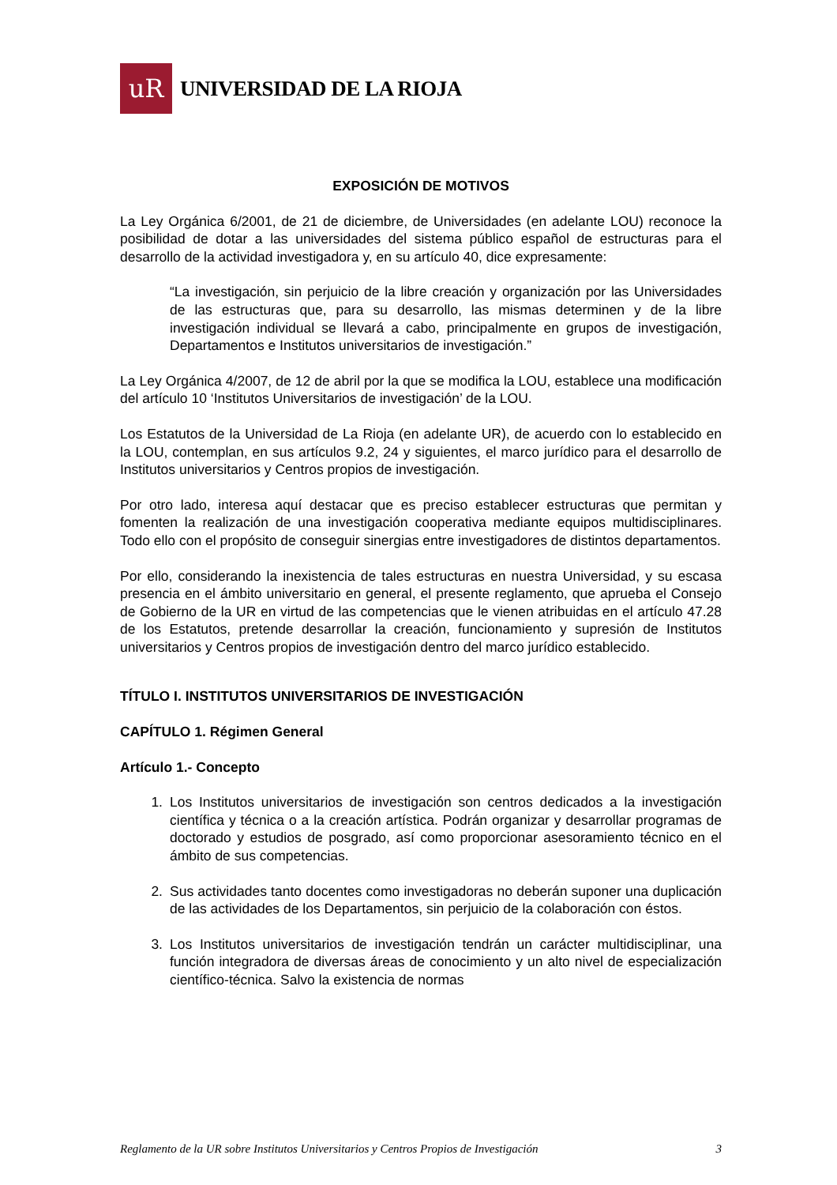uR
UNIVERSIDAD DE LA RIOJA
EXPOSICIÓN DE MOTIVOS
La Ley Orgánica 6/2001, de 21 de diciembre, de Universidades (en adelante LOU) reconoce la posibilidad de dotar a las universidades del sistema público español de estructuras para el desarrollo de la actividad investigadora y, en su artículo 40, dice expresamente:
“La investigación, sin perjuicio de la libre creación y organización por las Universidades de las estructuras que, para su desarrollo, las mismas determinen y de la libre investigación individual se llevará a cabo, principalmente en grupos de investigación, Departamentos e Institutos universitarios de investigación.”
La Ley Orgánica 4/2007, de 12 de abril por la que se modifica la LOU, establece una modificación del artículo 10 ‘Institutos Universitarios de investigación’ de la LOU.
Los Estatutos de la Universidad de La Rioja (en adelante UR), de acuerdo con lo establecido en la LOU, contemplan, en sus artículos 9.2, 24 y siguientes, el marco jurídico para el desarrollo de Institutos universitarios y Centros propios de investigación.
Por otro lado, interesa aquí destacar que es preciso establecer estructuras que permitan y fomenten la realización de una investigación cooperativa mediante equipos multidisciplinares. Todo ello con el propósito de conseguir sinergias entre investigadores de distintos departamentos.
Por ello, considerando la inexistencia de tales estructuras en nuestra Universidad, y su escasa presencia en el ámbito universitario en general, el presente reglamento, que aprueba el Consejo de Gobierno de la UR en virtud de las competencias que le vienen atribuidas en el artículo 47.28 de los Estatutos, pretende desarrollar la creación, funcionamiento y supresión de Institutos universitarios y Centros propios de investigación dentro del marco jurídico establecido.
TÍTULO I. INSTITUTOS UNIVERSITARIOS DE INVESTIGACIÓN
CAPÍTULO 1. Régimen General
Artículo 1.- Concepto
1. Los Institutos universitarios de investigación son centros dedicados a la investigación científica y técnica o a la creación artística. Podrán organizar y desarrollar programas de doctorado y estudios de posgrado, así como proporcionar asesoramiento técnico en el ámbito de sus competencias.
2. Sus actividades tanto docentes como investigadoras no deberán suponer una duplicación de las actividades de los Departamentos, sin perjuicio de la colaboración con éstos.
3. Los Institutos universitarios de investigación tendrán un carácter multidisciplinar, una función integradora de diversas áreas de conocimiento y un alto nivel de especialización científico-técnica. Salvo la existencia de normas
Reglamento de la UR sobre Institutos Universitarios y Centros Propios de Investigación 3